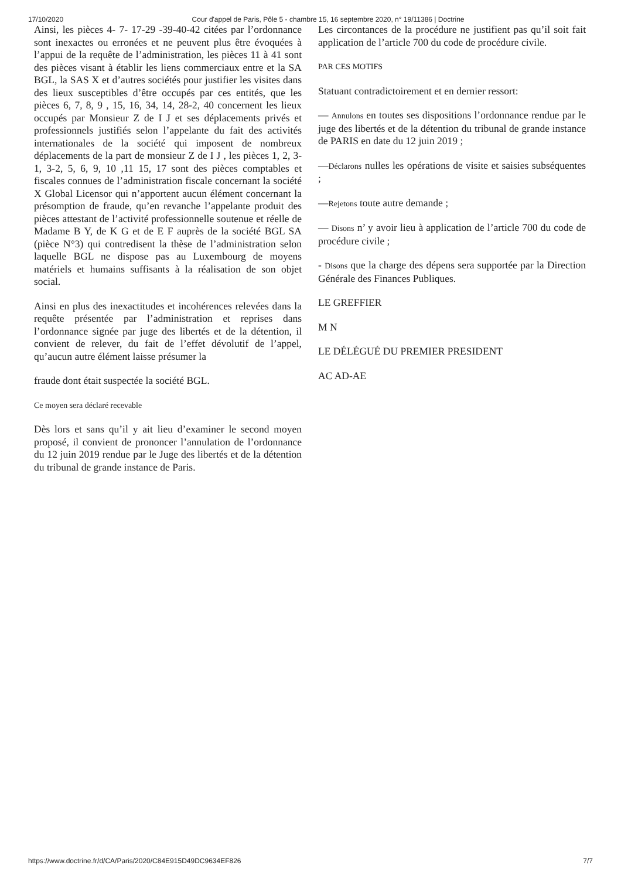17/10/2020 Cour d'appel de Paris, Pôle 5 - chambre 15, 16 septembre 2020, n° 19/11386 | Doctrine
Ainsi, les pièces 4- 7- 17-29 -39-40-42 citées par l’ordonnance sont inexactes ou erronées et ne peuvent plus être évoquées à l’appui de la requête de l’administration, les pièces 11 à 41 sont des pièces visant à établir les liens commerciaux entre et la SA BGL, la SAS X et d’autres sociétés pour justifier les visites dans des lieux susceptibles d’être occupés par ces entités, que les pièces 6, 7, 8, 9 , 15, 16, 34, 14, 28-2, 40 concernent les lieux occupés par Monsieur Z de I J et ses déplacements privés et professionnels justifiés selon l’appelante du fait des activités internationales de la société qui imposent de nombreux déplacements de la part de monsieur Z de I J , les pièces 1, 2, 3-1, 3-2, 5, 6, 9, 10 ,11 15, 17 sont des pièces comptables et fiscales connues de l’administration fiscale concernant la société X Global Licensor qui n’apportent aucun élément concernant la présomption de fraude, qu’en revanche l’appelante produit des pièces attestant de l’activité professionnelle soutenue et réelle de Madame B Y, de K G et de E F auprès de la société BGL SA (pièce N°3) qui contredisent la thèse de l’administration selon laquelle BGL ne dispose pas au Luxembourg de moyens matériels et humains suffisants à la réalisation de son objet social.
Ainsi en plus des inexactitudes et incohérences relevées dans la requête présentée par l’administration et reprises dans l’ordonnance signée par juge des libertés et de la détention, il convient de relever, du fait de l’effet dévolutif de l’appel, qu’aucun autre élément laisse présumer la
fraude dont était suspectée la société BGL.
Ce moyen sera déclaré recevable
Dès lors et sans qu’il y ait lieu d’examiner le second moyen proposé, il convient de prononcer l’annulation de l’ordonnance du 12 juin 2019 rendue par le Juge des libertés et de la détention du tribunal de grande instance de Paris.
Les circontances de la procédure ne justifient pas qu’il soit fait application de l’article 700 du code de procédure civile.
PAR CES MOTIFS
Statuant contradictoirement et en dernier ressort:
— Annulons en toutes ses dispositions l’ordonnance rendue par le juge des libertés et de la détention du tribunal de grande instance de PARIS en date du 12 juin 2019 ;
—Déclarons nulles les opérations de visite et saisies subséquentes ;
—Rejetons toute autre demande ;
— Disons n’ y avoir lieu à application de l’article 700 du code de procédure civile ;
- Disons que la charge des dépens sera supportée par la Direction Générale des Finances Publiques.
LE GREFFIER
M N
LE DÉLÉGUÉ DU PREMIER PRESIDENT
AC AD-AE
https://www.doctrine.fr/d/CA/Paris/2020/C84E915D49DC9634EF826 7/7